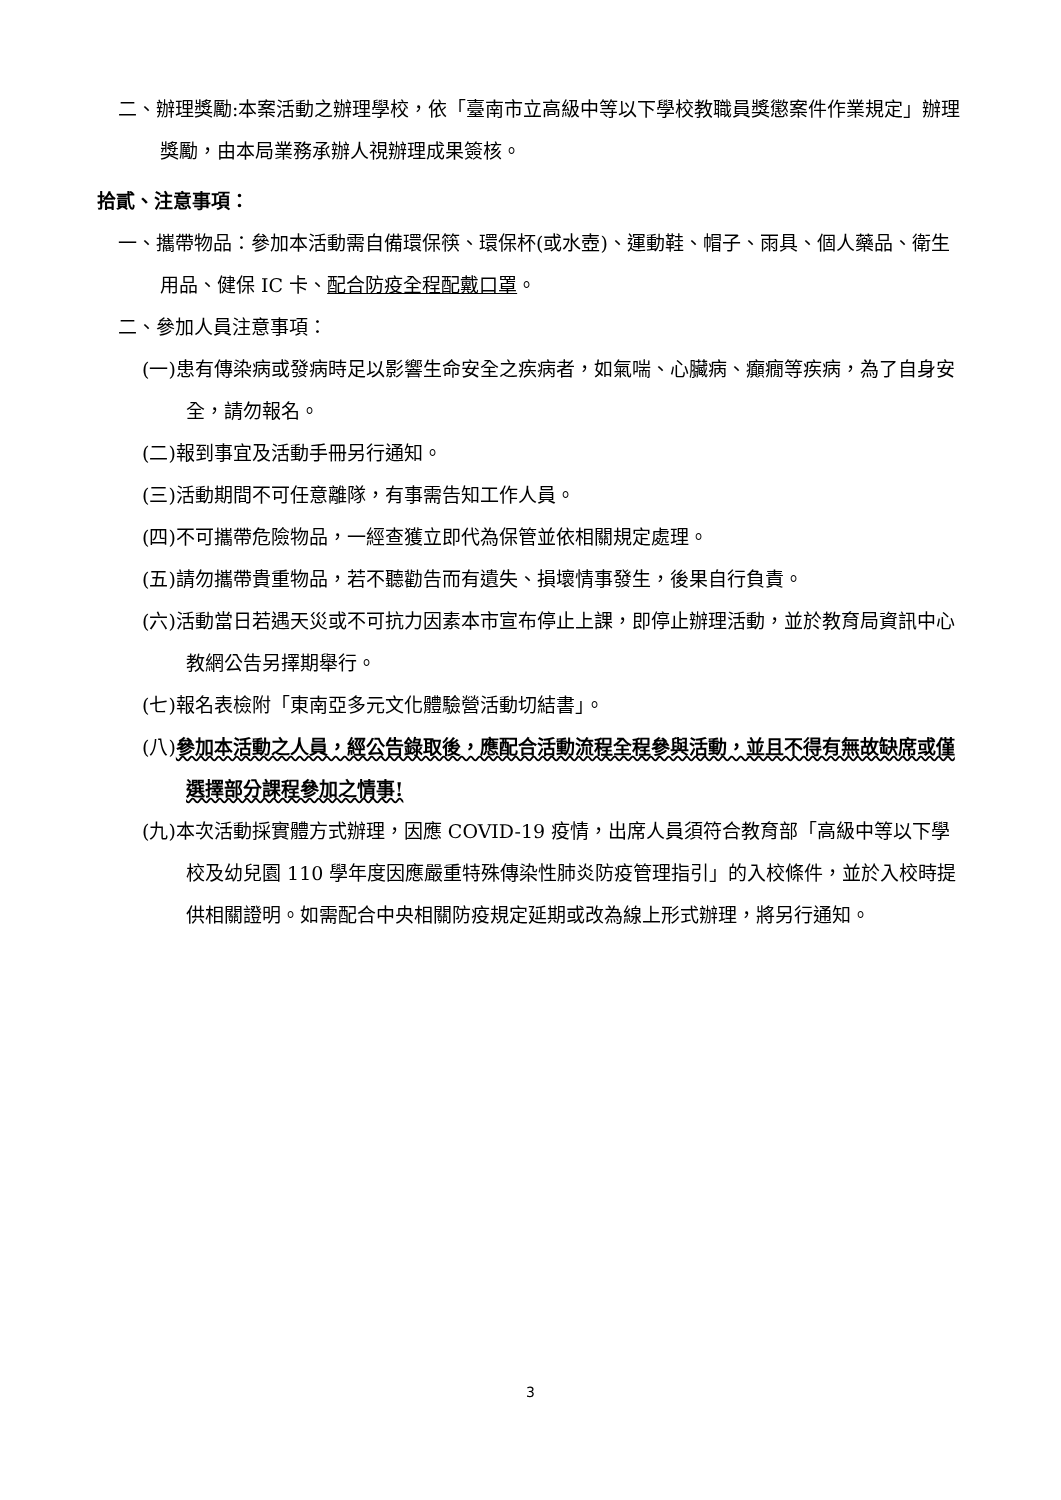二、辦理獎勵:本案活動之辦理學校，依「臺南市立高級中等以下學校教職員獎懲案件作業規定」辦理獎勵，由本局業務承辦人視辦理成果簽核。
拾貳、注意事項：
一、攜帶物品：參加本活動需自備環保筷、環保杯(或水壺)、運動鞋、帽子、雨具、個人藥品、衛生用品、健保 IC 卡、配合防疫全程配戴口罩。
二、參加人員注意事項：
(一)患有傳染病或發病時足以影響生命安全之疾病者，如氣喘、心臟病、癲癇等疾病，為了自身安全，請勿報名。
(二)報到事宜及活動手冊另行通知。
(三)活動期間不可任意離隊，有事需告知工作人員。
(四)不可攜帶危險物品，一經查獲立即代為保管並依相關規定處理。
(五)請勿攜帶貴重物品，若不聽勸告而有遺失、損壞情事發生，後果自行負責。
(六)活動當日若遇天災或不可抗力因素本市宣布停止上課，即停止辦理活動，並於教育局資訊中心教網公告另擇期舉行。
(七)報名表檢附「東南亞多元文化體驗營活動切結書」。
(八)參加本活動之人員，經公告錄取後，應配合活動流程全程參與活動，並且不得有無故缺席或僅選擇部分課程參加之情事!
(九)本次活動採實體方式辦理，因應 COVID-19 疫情，出席人員須符合教育部「高級中等以下學校及幼兒園 110 學年度因應嚴重特殊傳染性肺炎防疫管理指引」的入校條件，並於入校時提供相關證明。如需配合中央相關防疫規定延期或改為線上形式辦理，將另行通知。
3